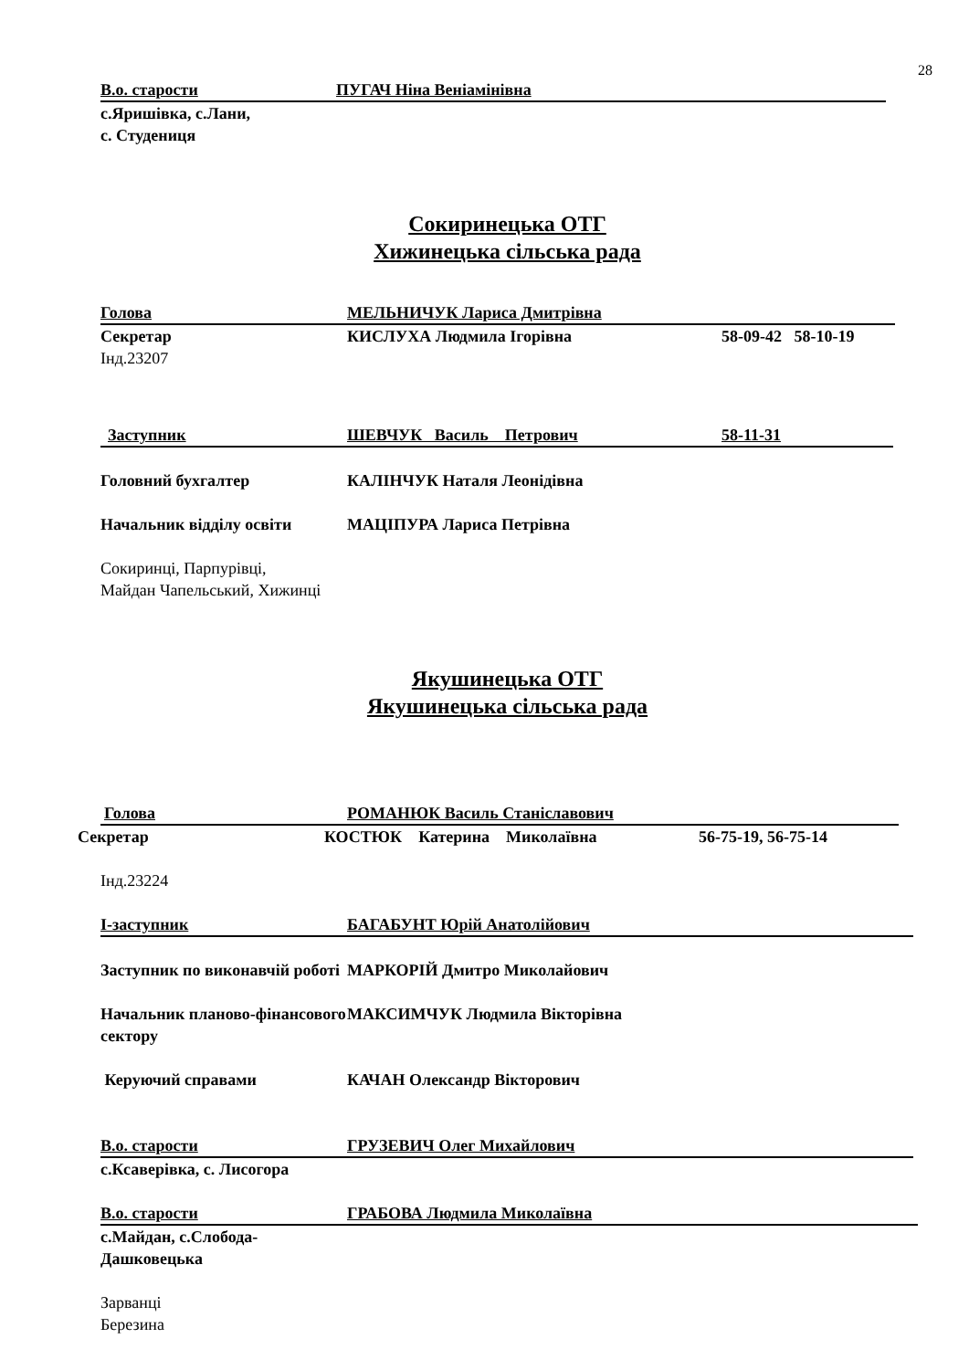28
В.о. старости ПУГАЧ Ніна Веніамінівна
с.Яришівка, с.Лани,
с. Студениця
Сокиринецька ОТГ
Хижинецька сільська рада
Голова МЕЛЬНИЧУК Лариса Дмитрівна
Секретар КИСЛУХА Людмила Ігорівна 58-09-42 58-10-19
Інд.23207
Заступник ШЕВЧУК Василь Петрович 58-11-31
Головний бухгалтер КАЛІНЧУК Наталя Леонідівна
Начальник відділу освіти МАЦІПУРА Лариса Петрівна
Сокиринці, Парпурівці,
Майдан Чапельський, Хижинці
Якушинецька ОТГ
Якушинецька сільська рада
Голова РОМАНЮК Василь Станіславович
Секретар КОСТЮК Катерина Миколаївна 56-75-19, 56-75-14
Інд.23224
І-заступник БАГАБУНТ Юрій Анатолійович
Заступник по виконавчій роботі МАРКОРІЙ Дмитро Миколайович
Начальник планово-фінансового сектору МАКСИМЧУК Людмила Вікторівна
Керуючий справами КАЧАН Олександр Вікторович
В.о. старости ГРУЗЕВИЧ Олег Михайлович
с.Ксаверівка, с. Лисогора
В.о. старости ГРАБОВА Людмила Миколаївна
с.Майдан, с.Слобода-
Дашковецька
Зарванці
Березина